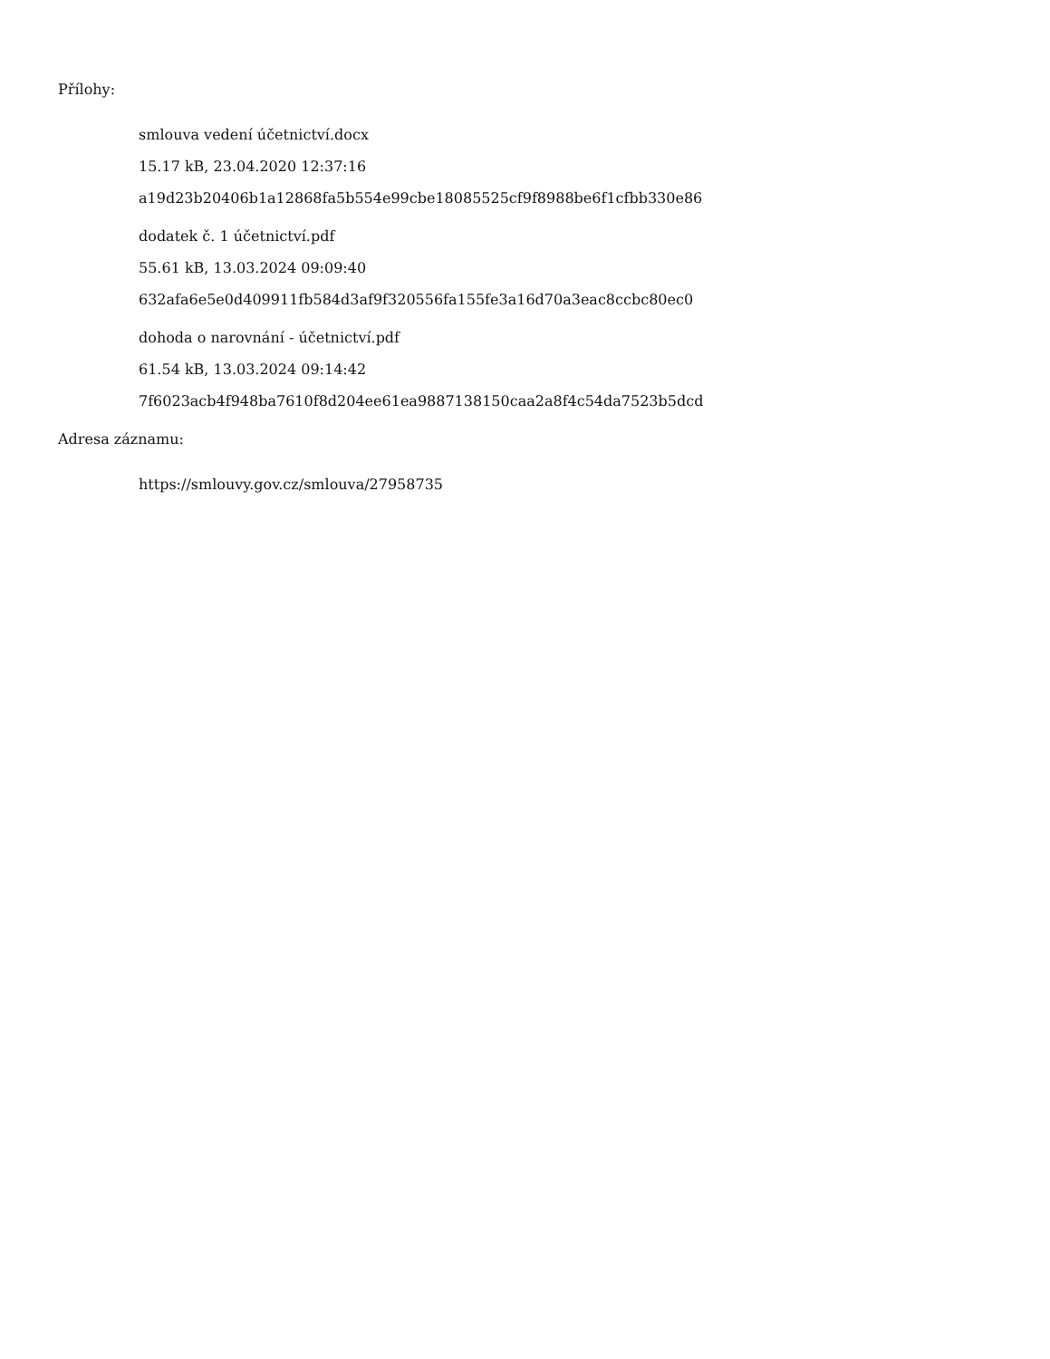Přílohy:
smlouva vedení účetnictví.docx
15.17 kB, 23.04.2020 12:37:16
a19d23b20406b1a12868fa5b554e99cbe18085525cf9f8988be6f1cfbb330e86
dodatek č. 1 účetnictví.pdf
55.61 kB, 13.03.2024 09:09:40
632afa6e5e0d409911fb584d3af9f320556fa155fe3a16d70a3eac8ccbc80ec0
dohoda o narovnání - účetnictví.pdf
61.54 kB, 13.03.2024 09:14:42
7f6023acb4f948ba7610f8d204ee61ea9887138150caa2a8f4c54da7523b5dcd
Adresa záznamu:
https://smlouvy.gov.cz/smlouva/27958735